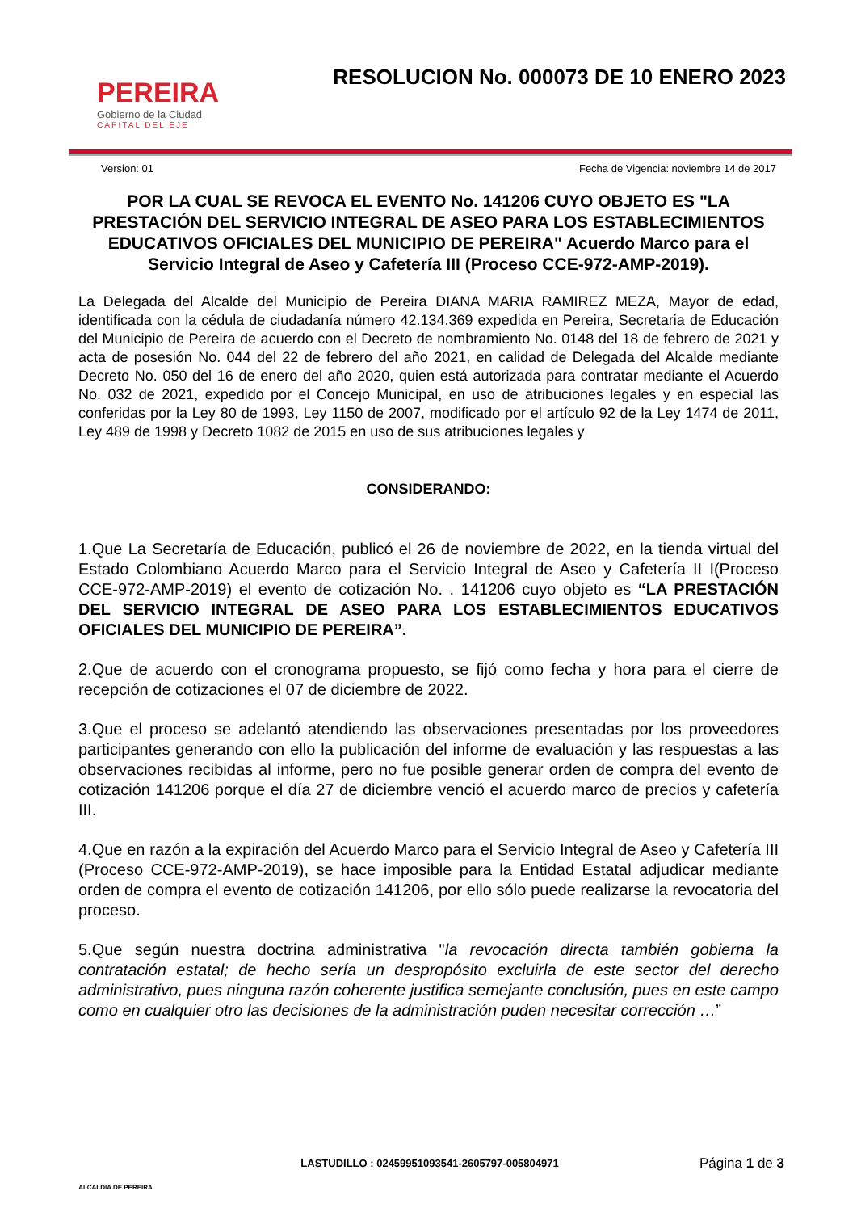PEREIRA
Gobierno de la Ciudad
CAPITAL DEL EJE
RESOLUCION No. 000073 DE 10 ENERO 2023
Version: 01 Fecha de Vigencia: noviembre 14 de 2017
POR LA CUAL SE REVOCA EL EVENTO No. 141206 CUYO OBJETO ES "LA PRESTACIÓN DEL SERVICIO INTEGRAL DE ASEO PARA LOS ESTABLECIMIENTOS EDUCATIVOS OFICIALES DEL MUNICIPIO DE PEREIRA" Acuerdo Marco para el Servicio Integral de Aseo y Cafetería III (Proceso CCE-972-AMP-2019).
La Delegada del Alcalde del Municipio de Pereira DIANA MARIA RAMIREZ MEZA, Mayor de edad, identificada con la cédula de ciudadanía número 42.134.369 expedida en Pereira, Secretaria de Educación del Municipio de Pereira de acuerdo con el Decreto de nombramiento No. 0148 del 18 de febrero de 2021 y acta de posesión No. 044 del 22 de febrero del año 2021, en calidad de Delegada del Alcalde mediante Decreto No. 050 del 16 de enero del año 2020, quien está autorizada para contratar mediante el Acuerdo No. 032 de 2021, expedido por el Concejo Municipal, en uso de atribuciones legales y en especial las conferidas por la Ley 80 de 1993, Ley 1150 de 2007, modificado por el artículo 92 de la Ley 1474 de 2011, Ley 489 de 1998 y Decreto 1082 de 2015 en uso de sus atribuciones legales y
CONSIDERANDO:
1.Que La Secretaría de Educación, publicó el 26 de noviembre de 2022, en la tienda virtual del Estado Colombiano Acuerdo Marco para el Servicio Integral de Aseo y Cafetería II I(Proceso CCE-972-AMP-2019) el evento de cotización No. . 141206 cuyo objeto es “LA PRESTACIÓN DEL SERVICIO INTEGRAL DE ASEO PARA LOS ESTABLECIMIENTOS EDUCATIVOS OFICIALES DEL MUNICIPIO DE PEREIRA”.
2.Que de acuerdo con el cronograma propuesto, se fijó como fecha y hora para el cierre de recepción de cotizaciones el 07 de diciembre de 2022.
3.Que el proceso se adelantó atendiendo las observaciones presentadas por los proveedores participantes generando con ello la publicación del informe de evaluación y las respuestas a las observaciones recibidas al informe, pero no fue posible generar orden de compra del evento de cotización 141206 porque el día 27 de diciembre venció el acuerdo marco de precios y cafetería III.
4.Que en razón a la expiración del Acuerdo Marco para el Servicio Integral de Aseo y Cafetería III (Proceso CCE-972-AMP-2019), se hace imposible para la Entidad Estatal adjudicar mediante orden de compra el evento de cotización 141206, por ello sólo puede realizarse la revocatoria del proceso.
5.Que según nuestra doctrina administrativa "la revocación directa también gobierna la contratación estatal; de hecho sería un despropósito excluirla de este sector del derecho administrativo, pues ninguna razón coherente justifica semejante conclusión, pues en este campo como en cualquier otro las decisiones de la administración puden necesitar corrección …”
ALCALDIA DE PEREIRA
LASTUDILLO : 02459951093541-2605797-005804971
Página 1 de 3